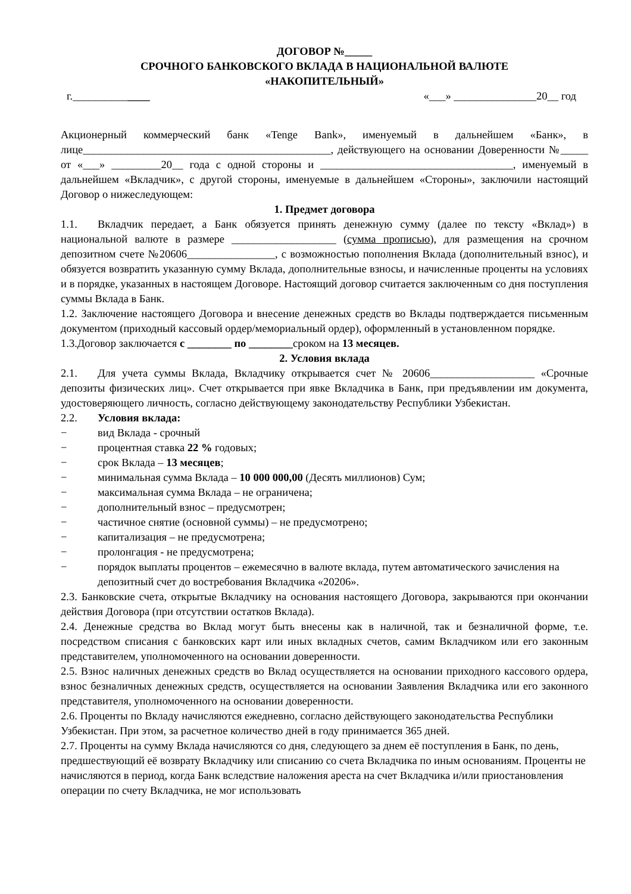ДОГОВОР №_____
СРОЧНОГО БАНКОВСКОГО ВКЛАДА В НАЦИОНАЛЬНОЙ ВАЛЮТЕ
«НАКОПИТЕЛЬНЫЙ»
г.______________ «___» _______________20__ год
Акционерный коммерческий банк «Tenge Bank», именуемый в дальнейшем «Банк», в лице_____________________________________________, действующего на основании Доверенности №_____ от «___» _________20__ года с одной стороны и ___________________________________, именуемый в дальнейшем «Вкладчик», с другой стороны, именуемые в дальнейшем «Стороны», заключили настоящий Договор о нижеследующем:
1. Предмет договора
1.1. Вкладчик передает, а Банк обязуется принять денежную сумму (далее по тексту «Вклад») в национальной валюте в размере ___________________ (сумма прописью), для размещения на срочном депозитном счете №20606________________, с возможностью пополнения Вклада (дополнительный взнос), и обязуется возвратить указанную сумму Вклада, дополнительные взносы, и начисленные проценты на условиях и в порядке, указанных в настоящем Договоре. Настоящий договор считается заключенным со дня поступления суммы Вклада в Банк.
1.2. Заключение настоящего Договора и внесение денежных средств во Вклады подтверждается письменным документом (приходный кассовый ордер/мемориальный ордер), оформленный в установленном порядке.
1.3.Договор заключается с ________ по ________сроком на 13 месяцев.
2. Условия вклада
2.1. Для учета суммы Вклада, Вкладчику открывается счет № 20606___________________ «Срочные депозиты физических лиц». Счет открывается при явке Вкладчика в Банк, при предъявлении им документа, удостоверяющего личность, согласно действующему законодательству Республики Узбекистан.
2.2. Условия вклада:
− вид Вклада - срочный
− процентная ставка 22 % годовых;
− срок Вклада – 13 месяцев;
− минимальная сумма Вклада – 10 000 000,00 (Десять миллионов) Сум;
− максимальная сумма Вклада – не ограничена;
− дополнительный взнос – предусмотрен;
− частичное снятие (основной суммы) – не предусмотрено;
− капитализация – не предусмотрена;
− пролонгация - не предусмотрена;
− порядок выплаты процентов – ежемесячно в валюте вклада, путем автоматического зачисления на депозитный счет до востребования Вкладчика «20206».
2.3. Банковские счета, открытые Вкладчику на основания настоящего Договора, закрываются при окончании действия Договора (при отсутствии остатков Вклада).
2.4. Денежные средства во Вклад могут быть внесены как в наличной, так и безналичной форме, т.е. посредством списания с банковских карт или иных вкладных счетов, самим Вкладчиком или его законным представителем, уполномоченного на основании доверенности.
2.5. Взнос наличных денежных средств во Вклад осуществляется на основании приходного кассового ордера, взнос безналичных денежных средств, осуществляется на основании Заявления Вкладчика или его законного представителя, уполномоченного на основании доверенности.
2.6. Проценты по Вкладу начисляются ежедневно, согласно действующего законодательства Республики Узбекистан. При этом, за расчетное количество дней в году принимается 365 дней.
2.7. Проценты на сумму Вклада начисляются со дня, следующего за днем её поступления в Банк, по день, предшествующий её возврату Вкладчику или списанию со счета Вкладчика по иным основаниям. Проценты не начисляются в период, когда Банк вследствие наложения ареста на счет Вкладчика и/или приостановления операции по счету Вкладчика, не мог использовать